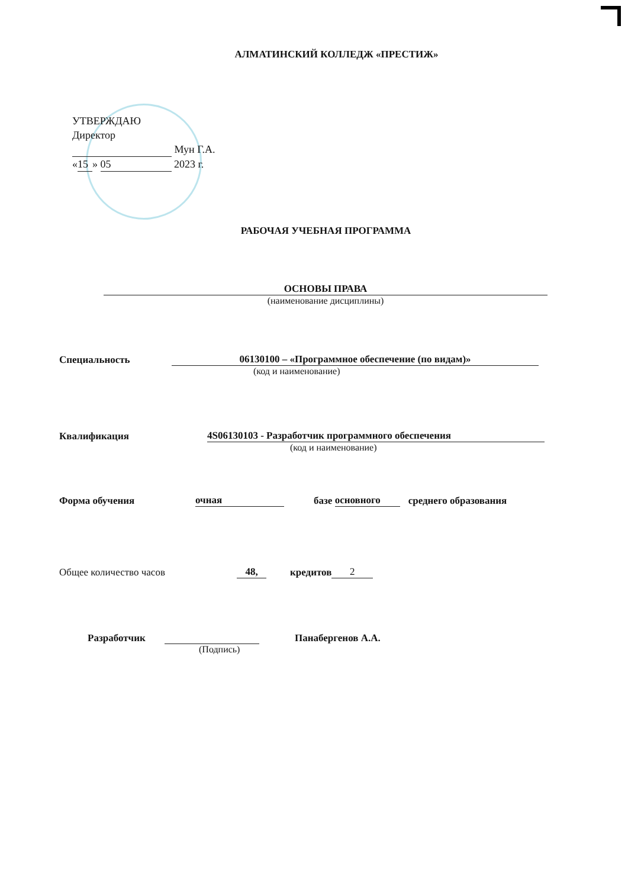АЛМАТИНСКИЙ КОЛЛЕДЖ «ПРЕСТИЖ»
УТВЕРЖДАЮ
Директор
Мун Г.А.
« 15 » 05 2023 г.
РАБОЧАЯ УЧЕБНАЯ ПРОГРАММА
ОСНОВЫ ПРАВА
(наименование дисциплины)
Специальность 06130100 – «Программное обеспечение (по видам)»
(код и наименование)
Квалификация 4S06130103 - Разработчик программного обеспечения
(код и наименование)
Форма обучения очная базе основного среднего образования
Общее количество часов 48, кредитов 2
Разработчик Панабергенов А.А.
(Подпись)